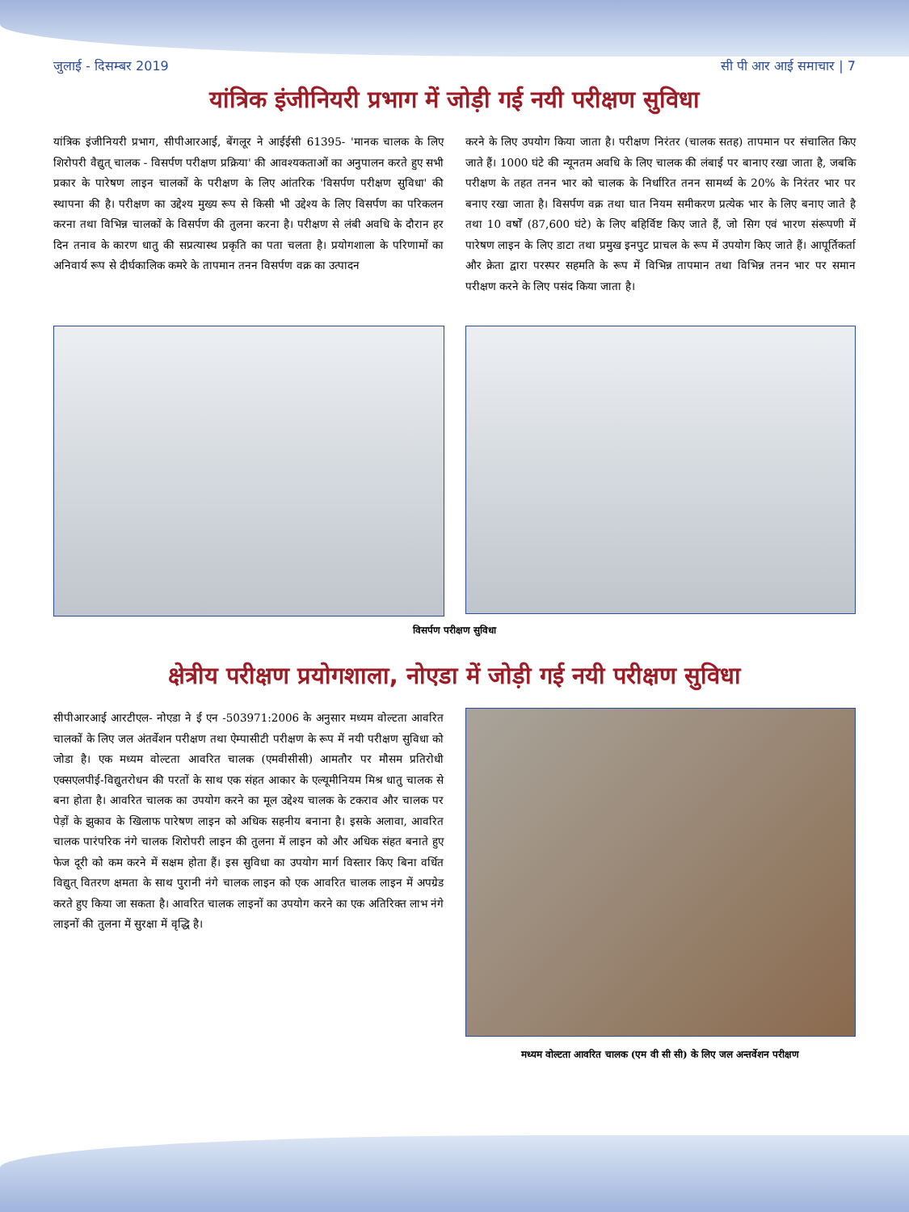जुलाई - दिसम्बर 2019 सी पी आर आई समाचार | 7
यांत्रिक इंजीनियरी प्रभाग में जोड़ी गई नयी परीक्षण सुविधा
यांत्रिक इंजीनियरी प्रभाग, सीपीआरआई, बेंगलूर ने आईईसी 61395- 'मानक चालक के लिए शिरोपरी वैद्युत् चालक - विसर्पण परीक्षण प्रक्रिया' की आवश्यकताओं का अनुपालन करते हुए सभी प्रकार के पारेषण लाइन चालकों के परीक्षण के लिए आंतरिक 'विसर्पण परीक्षण सुविधा' की स्थापना की है। परीक्षण का उद्देश्य मुख्य रूप से किसी भी उद्देश्य के लिए विसर्पण का परिकलन करना तथा विभिन्न चालकों के विसर्पण की तुलना करना है। परीक्षण से लंबी अवधि के दौरान हर दिन तनाव के कारण धातु की सप्रत्यास्थ प्रकृति का पता चलता है। प्रयोगशाला के परिणामों का अनिवार्य रूप से दीर्घकालिक कमरे के तापमान तनन विसर्पण वक्र का उत्पादन
करने के लिए उपयोग किया जाता है। परीक्षण निरंतर (चालक सतह) तापमान पर संचालित किए जाते हैं। 1000 घंटे की न्यूनतम अवधि के लिए चालक की लंबाई पर बानाए रखा जाता है, जबकि परीक्षण के तहत तनन भार को चालक के निर्धारित तनन सामर्थ्य के 20% के निरंतर भार पर बनाए रखा जाता है। विसर्पण वक्र तथा घात नियम समीकरण प्रत्येक भार के लिए बनाए जाते है तथा 10 वर्षों (87,600 घंटे) के लिए बहिर्विष्ट किए जाते हैं, जो सिग एवं भारण संरूपणी में पारेषण लाइन के लिए डाटा तथा प्रमुख इनपुट प्राचल के रूप में उपयोग किए जाते हैं। आपूर्तिकर्ता और क्रेता द्वारा परस्पर सहमति के रूप में विभिन्न तापमान तथा विभिन्न तनन भार पर समान परीक्षण करने के लिए पसंद किया जाता है।
विसर्पण परीक्षण सुविधा
क्षेत्रीय परीक्षण प्रयोगशाला, नोएडा में जोड़ी गई नयी परीक्षण सुविधा
सीपीआरआई आरटीएल- नोएडा ने ई एन -503971:2006 के अनुसार मध्यम वोल्टता आवरित चालकों के लिए जल अंतर्वेशन परीक्षण तथा ऐम्पासीटी परीक्षण के रूप में नयी परीक्षण सुविधा को जोडा है। एक मध्यम वोल्टता आवरित चालक (एमवीसीसी) आमतौर पर मौसम प्रतिरोधी एक्सएलपीई-विद्युतरोधन की परतों के साथ एक संहत आकार के एल्यूमीनियम मिश्र धातु चालक से बना होता है। आवरित चालक का उपयोग करने का मूल उद्देश्य चालक के टकराव और चालक पर पेड़ों के झुकाव के खिलाफ पारेषण लाइन को अधिक सहनीय बनाना है। इसके अलावा, आवरित चालक पारंपरिक नंगे चालक शिरोपरी लाइन की तुलना में लाइन को और अधिक संहत बनाते हुए फेज दूरी को कम करने में सक्षम होता हैं। इस सुविधा का उपयोग मार्ग विस्तार किए बिना वर्धित विद्युत् वितरण क्षमता के साथ पुरानी नंगे चालक लाइन को एक आवरित चालक लाइन में अपग्रेड करते हुए किया जा सकता है। आवरित चालक लाइनों का उपयोग करने का एक अतिरिक्त लाभ नंगे लाइनों की तुलना में सुरक्षा में वृद्धि है।
मध्यम वोल्टता आवरित चालक (एम वी सी सी) के लिए जल अन्तर्वेशन परीक्षण